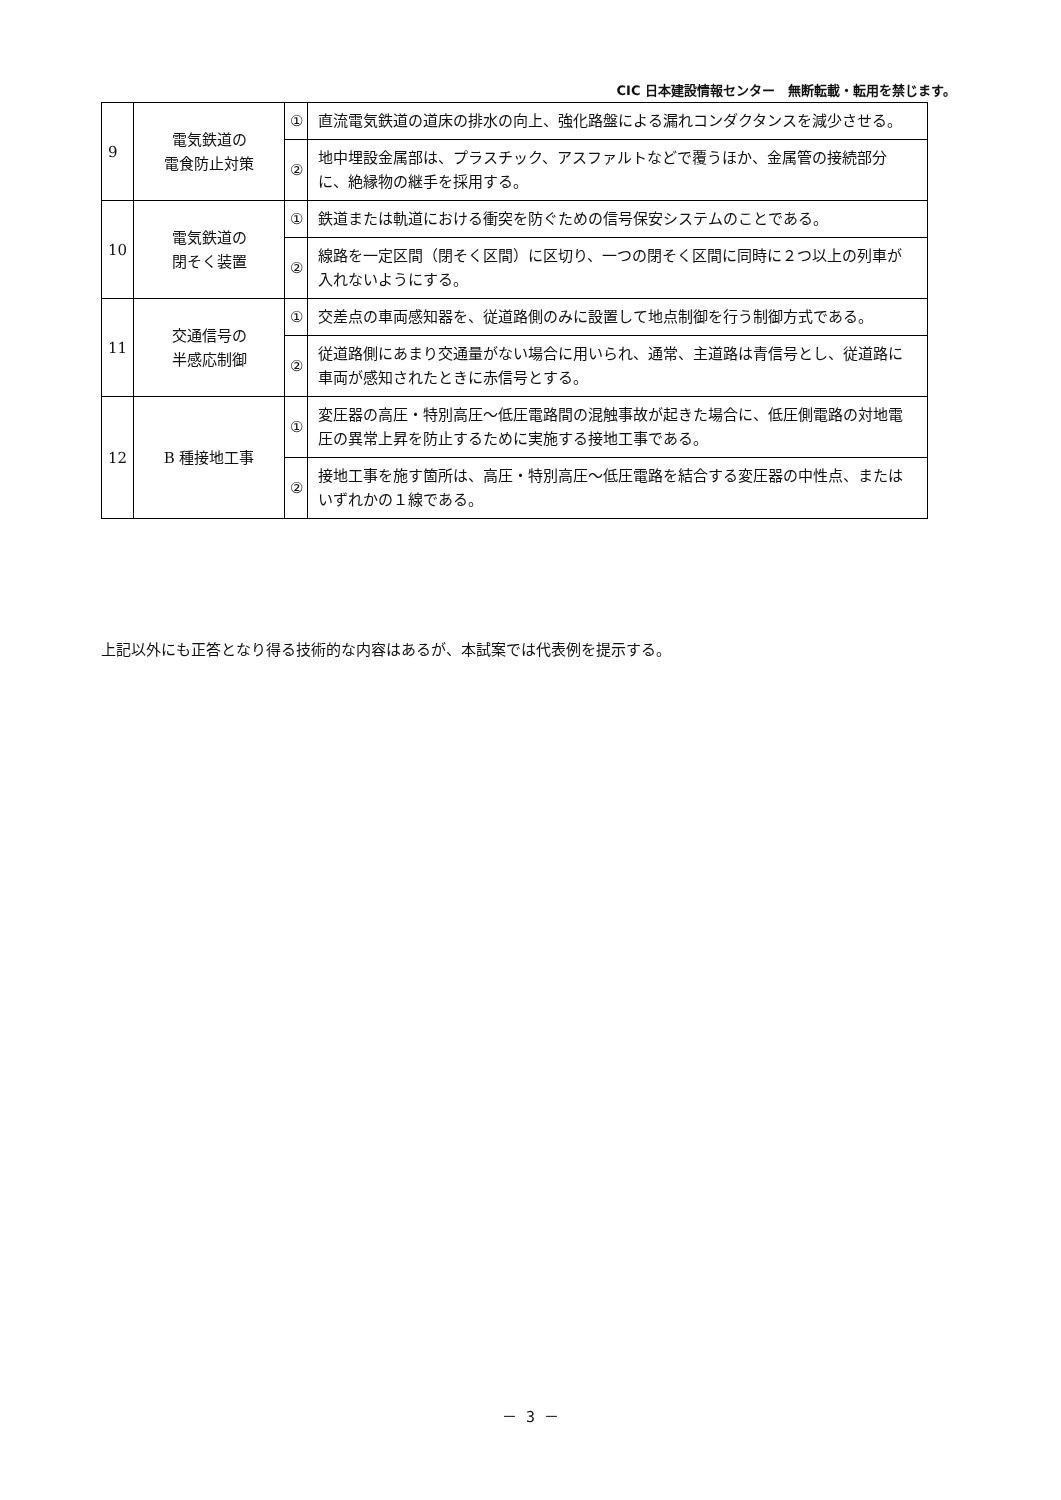CIC 日本建設情報センター　無断転載・転用を禁じます。
| 9 | 電気鉄道の 電食防止対策 | ① | 直流電気鉄道の道床の排水の向上、強化路盤による漏れコンダクタンスを減少させる。 |
| | | ② | 地中埋設金属部は、プラスチック、アスファルトなどで覆うほか、金属管の接続部分に、絶縁物の継手を採用する。 |
| 10 | 電気鉄道の 閉そく装置 | ① | 鉄道または軌道における衝突を防ぐための信号保安システムのことである。 |
| | | ② | 線路を一定区間（閉そく区間）に区切り、一つの閉そく区間に同時に２つ以上の列車が入れないようにする。 |
| 11 | 交通信号の 半感応制御 | ① | 交差点の車両感知器を、従道路側のみに設置して地点制御を行う制御方式である。 |
| | | ② | 従道路側にあまり交通量がない場合に用いられ、通常、主道路は青信号とし、従道路に車両が感知されたときに赤信号とする。 |
| 12 | B 種接地工事 | ① | 変圧器の高圧・特別高圧～低圧電路間の混触事故が起きた場合に、低圧側電路の対地電圧の異常上昇を防止するために実施する接地工事である。 |
| | | ② | 接地工事を施す箇所は、高圧・特別高圧～低圧電路を結合する変圧器の中性点、またはいずれかの１線である。 |
上記以外にも正答となり得る技術的な内容はあるが、本試案では代表例を提示する。
－ 3 －